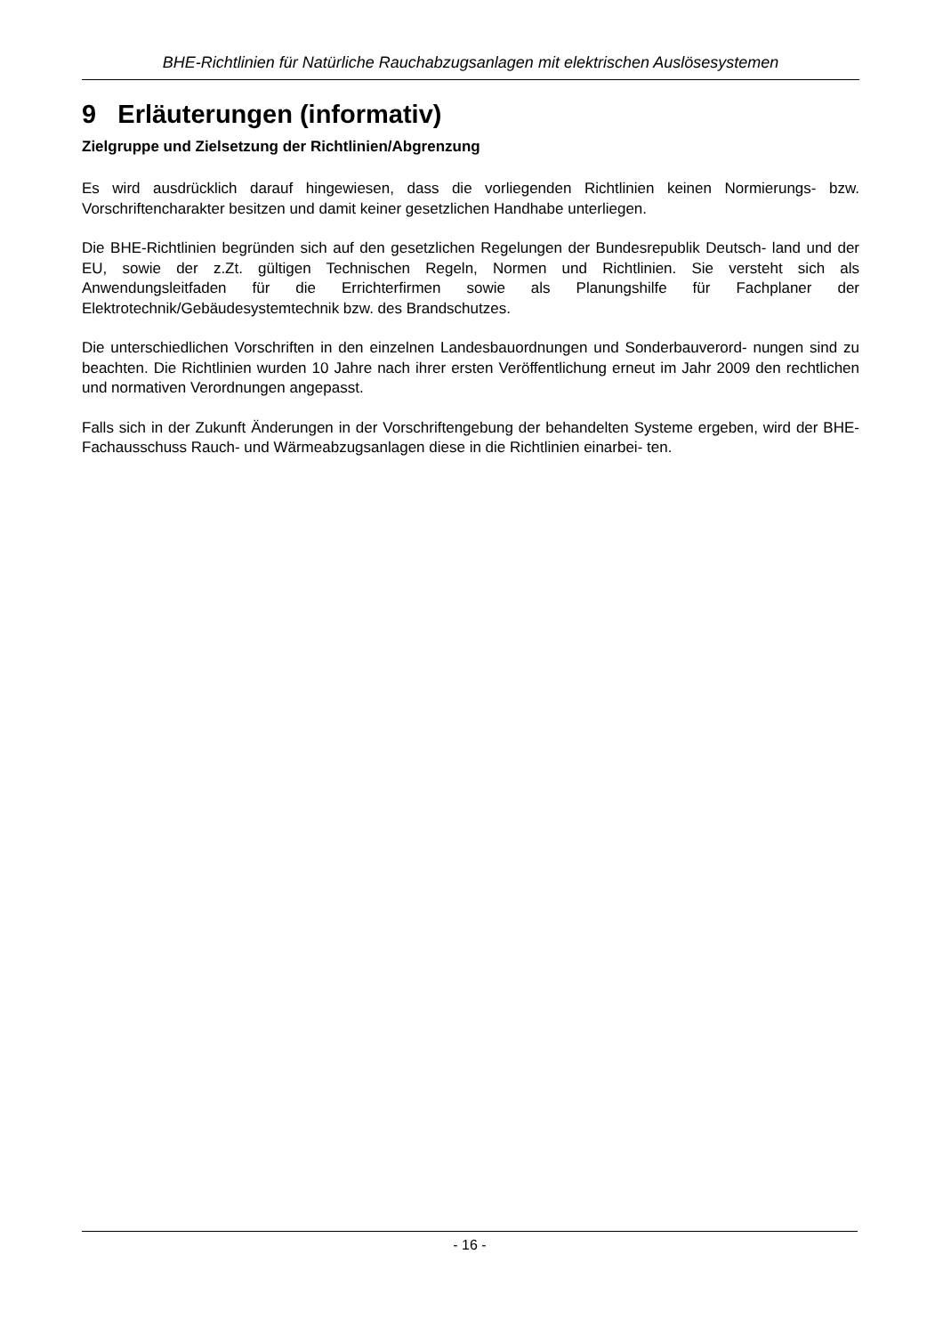BHE-Richtlinien für Natürliche Rauchabzugsanlagen mit elektrischen Auslösesystemen
9 Erläuterungen (informativ)
Zielgruppe und Zielsetzung der Richtlinien/Abgrenzung
Es wird ausdrücklich darauf hingewiesen, dass die vorliegenden Richtlinien keinen Normierungs- bzw. Vorschriftencharakter besitzen und damit keiner gesetzlichen Handhabe unterliegen.
Die BHE-Richtlinien begründen sich auf den gesetzlichen Regelungen der Bundesrepublik Deutsch- land und der EU, sowie der z.Zt. gültigen Technischen Regeln, Normen und Richtlinien. Sie versteht sich als Anwendungsleitfaden für die Errichterfirmen sowie als Planungshilfe für Fachplaner der Elektrotechnik/Gebäudesystemtechnik bzw. des Brandschutzes.
Die unterschiedlichen Vorschriften in den einzelnen Landesbauordnungen und Sonderbauverord- nungen sind zu beachten. Die Richtlinien wurden 10 Jahre nach ihrer ersten Veröffentlichung erneut im Jahr 2009 den rechtlichen und normativen Verordnungen angepasst.
Falls sich in der Zukunft Änderungen in der Vorschriftengebung der behandelten Systeme ergeben, wird der BHE-Fachausschuss Rauch- und Wärmeabzugsanlagen diese in die Richtlinien einarbei- ten.
- 16 -